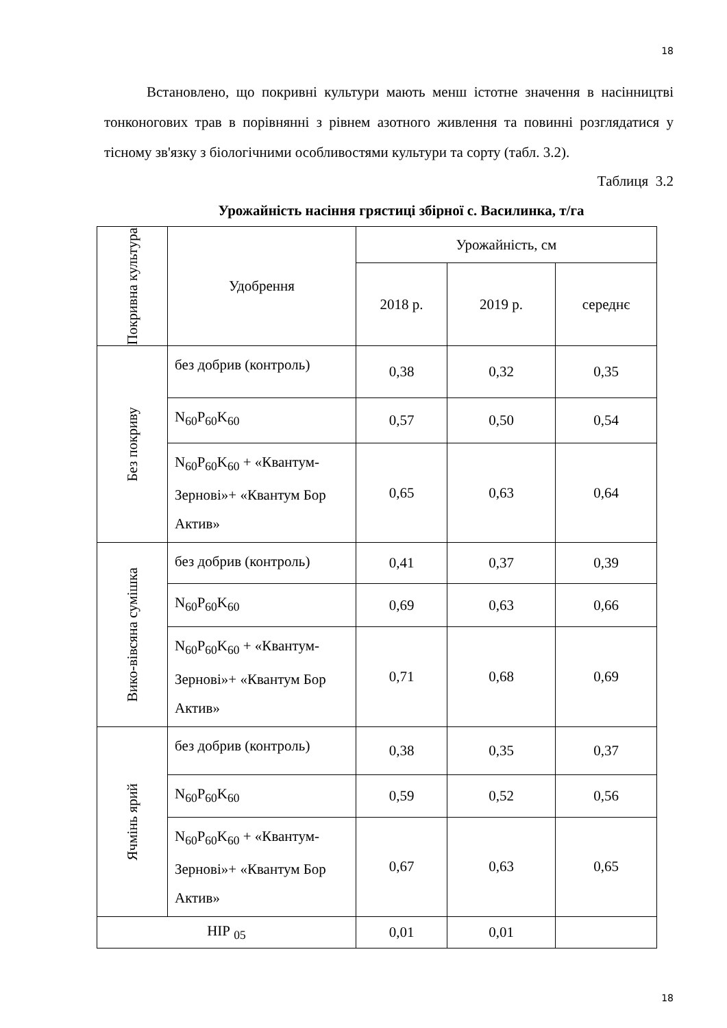18
Встановлено, що покривні культури мають менш істотне значення в насінництві тонконогових трав в порівнянні з рівнем азотного живлення та повинні розглядатися у тісному зв'язку з біологічними особливостями культури та сорту (табл. 3.2).
Таблиця 3.2
Урожайність насіння грястиці збірної с. Василинка, т/га
| Покривна культура | Удобрення | Урожайність, см | | |
| --- | --- | --- | --- | --- |
| | | 2018 р. | 2019 р. | середнє |
| Без покриву | без добрив (контроль) | 0,38 | 0,32 | 0,35 |
| | N<sub>60</sub>P<sub>60</sub>K<sub>60</sub> | 0,57 | 0,50 | 0,54 |
| | N<sub>60</sub>P<sub>60</sub>K<sub>60</sub> + «Квантум-Зернові»+ «Квантум Бор Актив» | 0,65 | 0,63 | 0,64 |
| Вико-вівсяна сумішка | без добрив (контроль) | 0,41 | 0,37 | 0,39 |
| | N<sub>60</sub>P<sub>60</sub>K<sub>60</sub> | 0,69 | 0,63 | 0,66 |
| | N<sub>60</sub>P<sub>60</sub>K<sub>60</sub> + «Квантум-Зернові»+ «Квантум Бор Актив» | 0,71 | 0,68 | 0,69 |
| Ячмінь ярий | без добрив (контроль) | 0,38 | 0,35 | 0,37 |
| | N<sub>60</sub>P<sub>60</sub>K<sub>60</sub> | 0,59 | 0,52 | 0,56 |
| | N<sub>60</sub>P<sub>60</sub>K<sub>60</sub> + «Квантум-Зернові»+ «Квантум Бор Актив» | 0,67 | 0,63 | 0,65 |
| НІР <sub>05</sub> | | 0,01 | 0,01 | |
18